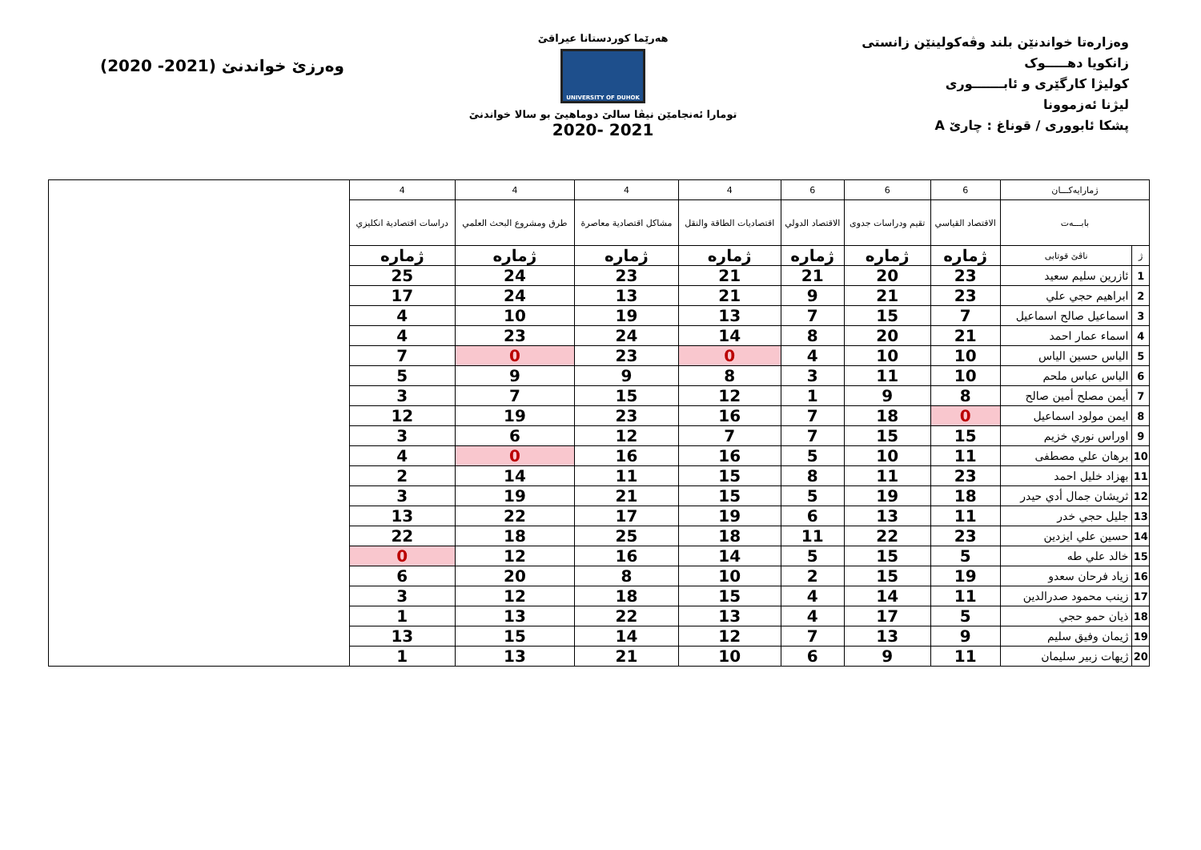وەرزێ خواندنێ (2021- 2020)
هەرێما کوردستانا عیراقێ
UNIVERSITY OF DUHOK
تومارا ئەنجامێن نیڤا سالێ دوماهیێ بو سالا خواندنێ
2020- 2021
وەزارەتا خواندنێن بلند وڤەکولینێن زانستی
زانکویا دهـــــوک
کولیژا کارگێری و ئابـــــــوری
لیژنا ئەزموونا
پشکا ئابووری / قوناغ : چارێ A
| ژمارایەکـــان | | 6 | 6 | 6 | 4 | 4 | 4 | 4 | |
| بابـــەت | | الاقتصاد القياسي | تقيم ودراسات جدوى | الاقتصاد الدولي | اقتصاديات الطاقة والنقل | مشاكل اقتصادية معاصرة | طرق ومشروع البحث العلمي | دراسات اقتصادية انكليزي | |
| ژ | ناڤێ قوتابی | ژمارە | ژمارە | ژمارە | ژمارە | ژمارە | ژمارە | ژمارە | |
| 1 | ئازرين سليم سعيد | 23 | 20 | 21 | 21 | 23 | 24 | 25 | |
| 2 | ابراهيم حجي علي | 23 | 21 | 9 | 21 | 13 | 24 | 17 | |
| 3 | اسماعيل صالح اسماعيل | 7 | 15 | 7 | 13 | 19 | 10 | 4 | |
| 4 | اسماء عمار احمد | 21 | 20 | 8 | 14 | 24 | 23 | 4 | |
| 5 | الياس حسين الياس | 10 | 10 | 4 | 0 | 23 | 0 | 7 | |
| 6 | الياس عباس ملحم | 10 | 11 | 3 | 8 | 9 | 9 | 5 | |
| 7 | أيمن مصلح أمين صالح | 8 | 9 | 1 | 12 | 15 | 7 | 3 | |
| 8 | ايمن مولود اسماعيل | 0 | 18 | 7 | 16 | 23 | 19 | 12 | |
| 9 | اوراس نوري خزيم | 15 | 15 | 7 | 7 | 12 | 6 | 3 | |
| 10 | برهان علي مصطفى | 11 | 10 | 5 | 16 | 16 | 0 | 4 | |
| 11 | بهزاد خليل احمد | 23 | 11 | 8 | 15 | 11 | 14 | 2 | |
| 12 | ثريشان جمال أدي حيدر | 18 | 19 | 5 | 15 | 21 | 19 | 3 | |
| 13 | جليل حجي خدر | 11 | 13 | 6 | 19 | 17 | 22 | 13 | |
| 14 | حسين علي ايزدين | 23 | 22 | 11 | 18 | 25 | 18 | 22 | |
| 15 | خالد علي طه | 5 | 15 | 5 | 14 | 16 | 12 | 0 | |
| 16 | زياد فرحان سعدو | 19 | 15 | 2 | 10 | 8 | 20 | 6 | |
| 17 | زينب محمود صدرالدين | 11 | 14 | 4 | 15 | 18 | 12 | 3 | |
| 18 | ذيان حمو حجي | 5 | 17 | 4 | 13 | 22 | 13 | 1 | |
| 19 | ژيمان وفيق سليم | 9 | 13 | 7 | 12 | 14 | 15 | 13 | |
| 20 | ژيهات زبير سليمان | 11 | 9 | 6 | 10 | 21 | 13 | 1 | |